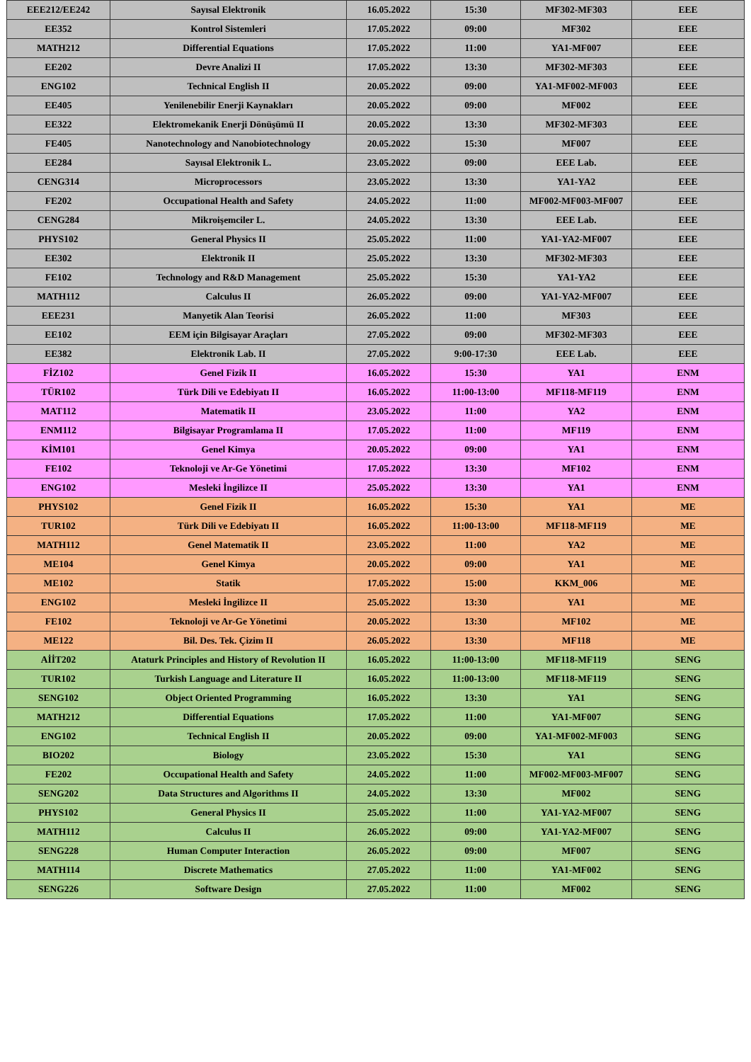| EEE212/EE242 | Sayısal Elektronik | 16.05.2022 | 15:30 | MF302-MF303 | EEE |
| EE352 | Kontrol Sistemleri | 17.05.2022 | 09:00 | MF302 | EEE |
| MATH212 | Differential Equations | 17.05.2022 | 11:00 | YA1-MF007 | EEE |
| EE202 | Devre Analizi II | 17.05.2022 | 13:30 | MF302-MF303 | EEE |
| ENG102 | Technical English II | 20.05.2022 | 09:00 | YA1-MF002-MF003 | EEE |
| EE405 | Yenilenebilir Enerji Kaynakları | 20.05.2022 | 09:00 | MF002 | EEE |
| EE322 | Elektromekanik Enerji Dönüşümü II | 20.05.2022 | 13:30 | MF302-MF303 | EEE |
| FE405 | Nanotechnology and Nanobiotechnology | 20.05.2022 | 15:30 | MF007 | EEE |
| EE284 | Sayısal Elektronik L. | 23.05.2022 | 09:00 | EEE Lab. | EEE |
| CENG314 | Microprocessors | 23.05.2022 | 13:30 | YA1-YA2 | EEE |
| FE202 | Occupational Health and Safety | 24.05.2022 | 11:00 | MF002-MF003-MF007 | EEE |
| CENG284 | Mikroişemciler L. | 24.05.2022 | 13:30 | EEE Lab. | EEE |
| PHYS102 | General Physics II | 25.05.2022 | 11:00 | YA1-YA2-MF007 | EEE |
| EE302 | Elektronik II | 25.05.2022 | 13:30 | MF302-MF303 | EEE |
| FE102 | Technology and R&D Management | 25.05.2022 | 15:30 | YA1-YA2 | EEE |
| MATH112 | Calculus II | 26.05.2022 | 09:00 | YA1-YA2-MF007 | EEE |
| EEE231 | Manyetik Alan Teorisi | 26.05.2022 | 11:00 | MF303 | EEE |
| EE102 | EEM için Bilgisayar Araçları | 27.05.2022 | 09:00 | MF302-MF303 | EEE |
| EE382 | Elektronik Lab. II | 27.05.2022 | 9:00-17:30 | EEE Lab. | EEE |
| FİZ102 | Genel Fizik II | 16.05.2022 | 15:30 | YA1 | ENM |
| TÜR102 | Türk Dili ve Edebiyatı II | 16.05.2022 | 11:00-13:00 | MF118-MF119 | ENM |
| MAT112 | Matematik II | 23.05.2022 | 11:00 | YA2 | ENM |
| ENM112 | Bilgisayar Programlama II | 17.05.2022 | 11:00 | MF119 | ENM |
| KİM101 | Genel Kimya | 20.05.2022 | 09:00 | YA1 | ENM |
| FE102 | Teknoloji ve Ar-Ge Yönetimi | 17.05.2022 | 13:30 | MF102 | ENM |
| ENG102 | Mesleki İngilizce II | 25.05.2022 | 13:30 | YA1 | ENM |
| PHYS102 | Genel Fizik II | 16.05.2022 | 15:30 | YA1 | ME |
| TUR102 | Türk Dili ve Edebiyatı II | 16.05.2022 | 11:00-13:00 | MF118-MF119 | ME |
| MATH112 | Genel Matematik II | 23.05.2022 | 11:00 | YA2 | ME |
| ME104 | Genel Kimya | 20.05.2022 | 09:00 | YA1 | ME |
| ME102 | Statik | 17.05.2022 | 15:00 | KKM_006 | ME |
| ENG102 | Mesleki İngilizce II | 25.05.2022 | 13:30 | YA1 | ME |
| FE102 | Teknoloji ve Ar-Ge Yönetimi | 20.05.2022 | 13:30 | MF102 | ME |
| ME122 | Bil. Des. Tek. Çizim II | 26.05.2022 | 13:30 | MF118 | ME |
| AİİT202 | Ataturk Principles and History of Revolution II | 16.05.2022 | 11:00-13:00 | MF118-MF119 | SENG |
| TUR102 | Turkish Language and Literature II | 16.05.2022 | 11:00-13:00 | MF118-MF119 | SENG |
| SENG102 | Object Oriented Programming | 16.05.2022 | 13:30 | YA1 | SENG |
| MATH212 | Differential Equations | 17.05.2022 | 11:00 | YA1-MF007 | SENG |
| ENG102 | Technical English II | 20.05.2022 | 09:00 | YA1-MF002-MF003 | SENG |
| BIO202 | Biology | 23.05.2022 | 15:30 | YA1 | SENG |
| FE202 | Occupational Health and Safety | 24.05.2022 | 11:00 | MF002-MF003-MF007 | SENG |
| SENG202 | Data Structures and Algorithms II | 24.05.2022 | 13:30 | MF002 | SENG |
| PHYS102 | General Physics II | 25.05.2022 | 11:00 | YA1-YA2-MF007 | SENG |
| MATH112 | Calculus II | 26.05.2022 | 09:00 | YA1-YA2-MF007 | SENG |
| SENG228 | Human Computer Interaction | 26.05.2022 | 09:00 | MF007 | SENG |
| MATH114 | Discrete Mathematics | 27.05.2022 | 11:00 | YA1-MF002 | SENG |
| SENG226 | Software Design | 27.05.2022 | 11:00 | MF002 | SENG |